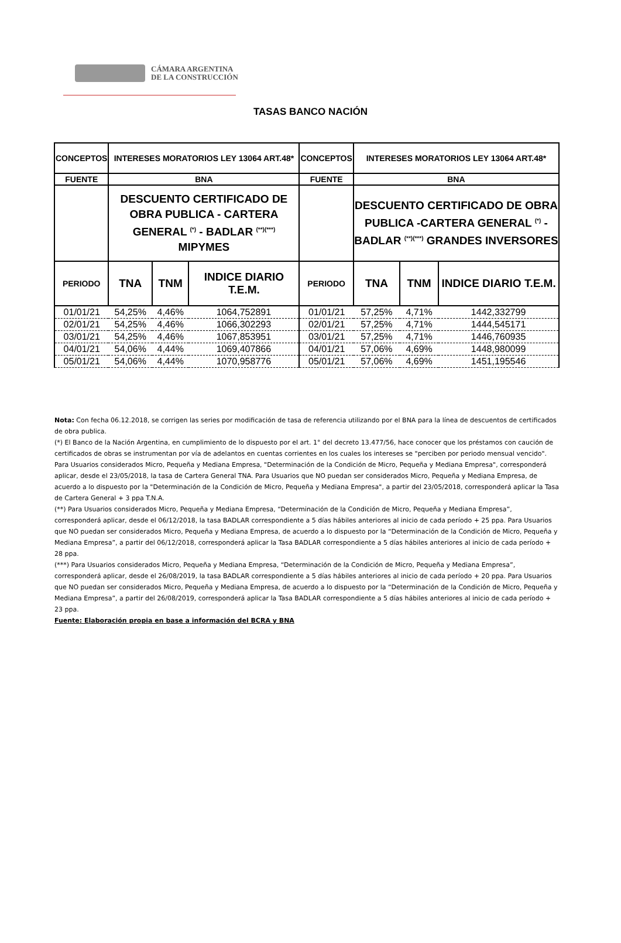CÁMARA ARGENTINA
DE LA CONSTRUCCIÓN
TASAS BANCO NACIÓN
| CONCEPTOS | INTERESES MORATORIOS LEY 13064 ART.48* | | | CONCEPTOS | INTERESES MORATORIOS LEY 13064 ART.48* | | |
| FUENTE | BNA | | | FUENTE | BNA | | |
| | DESCUENTO CERTIFICADO DE OBRA PUBLICA - CARTERA GENERAL <sup>(*)</sup> - BADLAR <sup>(**)(***)</sup> MIPYMES | | | | DESCUENTO CERTIFICADO DE OBRA PUBLICA -CARTERA GENERAL <sup>(*)</sup> - BADLAR <sup>(**)(***)</sup> GRANDES INVERSORES | | |
| PERIODO | TNA | TNM | INDICE DIARIO T.E.M. | PERIODO | TNA | TNM | INDICE DIARIO T.E.M. |
| 01/01/21 | 54,25% | 4,46% | 1064,752891 | 01/01/21 | 57,25% | 4,71% | 1442,332799 |
| 02/01/21 | 54,25% | 4,46% | 1066,302293 | 02/01/21 | 57,25% | 4,71% | 1444,545171 |
| 03/01/21 | 54,25% | 4,46% | 1067,853951 | 03/01/21 | 57,25% | 4,71% | 1446,760935 |
| 04/01/21 | 54,06% | 4,44% | 1069,407866 | 04/01/21 | 57,06% | 4,69% | 1448,980099 |
| 05/01/21 | 54,06% | 4,44% | 1070,958776 | 05/01/21 | 57,06% | 4,69% | 1451,195546 |
Nota: Con fecha 06.12.2018, se corrigen las series por modificación de tasa de referencia utilizando por el BNA para la línea de descuentos de certificados de obra publica.
(*) El Banco de la Nación Argentina, en cumplimiento de lo dispuesto por el art. 1° del decreto 13.477/56, hace conocer que los préstamos con caución de certificados de obras se instrumentan por vía de adelantos en cuentas corrientes en los cuales los intereses se "perciben por periodo mensual vencido". Para Usuarios considerados Micro, Pequeña y Mediana Empresa, "Determinación de la Condición de Micro, Pequeña y Mediana Empresa", corresponderá aplicar, desde el 23/05/2018, la tasa de Cartera General TNA. Para Usuarios que NO puedan ser considerados Micro, Pequeña y Mediana Empresa, de acuerdo a lo dispuesto por la "Determinación de la Condición de Micro, Pequeña y Mediana Empresa", a partir del 23/05/2018, corresponderá aplicar la Tasa de Cartera General + 3 ppa T.N.A.
(**) Para Usuarios considerados Micro, Pequeña y Mediana Empresa, “Determinación de la Condición de Micro, Pequeña y Mediana Empresa”, corresponderá aplicar, desde el 06/12/2018, la tasa BADLAR correspondiente a 5 días hábiles anteriores al inicio de cada período + 25 ppa. Para Usuarios que NO puedan ser considerados Micro, Pequeña y Mediana Empresa, de acuerdo a lo dispuesto por la “Determinación de la Condición de Micro, Pequeña y Mediana Empresa”, a partir del 06/12/2018, corresponderá aplicar la Tasa BADLAR correspondiente a 5 días hábiles anteriores al inicio de cada período + 28 ppa.
(***) Para Usuarios considerados Micro, Pequeña y Mediana Empresa, “Determinación de la Condición de Micro, Pequeña y Mediana Empresa”, corresponderá aplicar, desde el 26/08/2019, la tasa BADLAR correspondiente a 5 días hábiles anteriores al inicio de cada período + 20 ppa. Para Usuarios que NO puedan ser considerados Micro, Pequeña y Mediana Empresa, de acuerdo a lo dispuesto por la “Determinación de la Condición de Micro, Pequeña y Mediana Empresa”, a partir del 26/08/2019, corresponderá aplicar la Tasa BADLAR correspondiente a 5 días hábiles anteriores al inicio de cada período + 23 ppa.
Fuente: Elaboración propia en base a información del BCRA y BNA